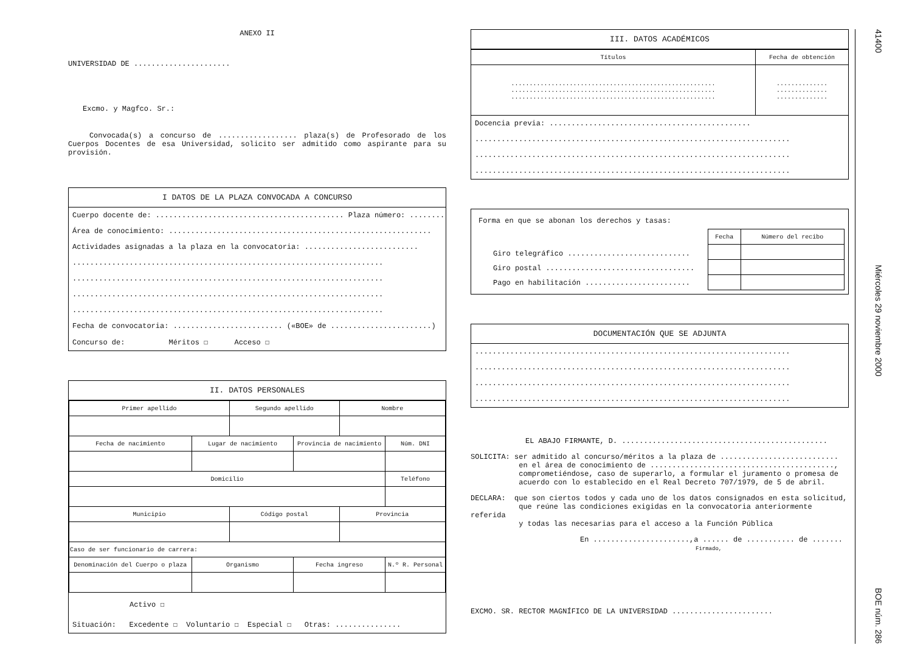ANEXO II
UNIVERSIDAD DE ......................
Excmo. y Magfco. Sr.:
Convocada(s) a concurso de .................. plaza(s) de Profesorado de los Cuerpos Docentes de esa Universidad, solicito ser admitido como aspirante para su provisión.
I DATOS DE LA PLAZA CONVOCADA A CONCURSO
Cuerpo docente de: ........................................... Plaza número: ...........
Área de conocimiento: ............................................................
Actividades asignadas a la plaza en la convocatoria: ..........................
.......................................................................
.......................................................................
.......................................................................
.......................................................................
Fecha de convocatoria: ......................... («BOE» de .......................)
Concurso de: Méritos ☐ Acceso ☐
II. DATOS PERSONALES
| Primer apellido | | Segundo apellido | | Nombre | |
| --- | --- | --- | --- | --- | --- |
| Fecha de nacimiento | Lugar de nacimiento | | Provincia de nacimiento | | Núm. DNI |
| Domicilio | | | | | Teléfono |
| Municipio | | Código postal | | Provincia | |
| Caso de ser funcionario de carrera: | | | | | |
| Denominación del Cuerpo o plaza | Organismo | | Fecha ingreso | | N.º R. Personal |
Activo ☐
Situación: Excedente ☐ Voluntario ☐ Especial ☐ Otras: ...............
III. DATOS ACADÉMICOS
| Títulos | Fecha de obtención |
| --- | --- |
| ........................................................ ........................................................ ........................................................ | .............. .............. .............. |
Docencia previa: ..............................................
........................................................................
........................................................................
........................................................................
Forma en que se abonan los derechos y tasas:
Giro telegráfico ............................
Giro postal ..................................
Pago en habilitación ........................
| Fecha | Número del recibo |
| --- | --- |
DOCUMENTACIÓN QUE SE ADJUNTA
........................................................................
........................................................................
........................................................................
........................................................................
EL ABAJO FIRMANTE, D. ...............................................
SOLICITA: ser admitido al concurso/méritos a la plaza de ...........................
en el área de conocimiento de ..........................................,
comprometiéndose, caso de superarlo, a formular el juramento o promesa de
acuerdo con lo establecido en el Real Decreto 707/1979, de 5 de abril.
DECLARA: que son ciertos todos y cada uno de los datos consignados en esta solicitud,
que reúne las condiciones exigidas en la convocatoria anteriormente referida
y todas las necesarias para el acceso a la Función Pública
En ......................,a ...... de ........... de .......
Firmado,
EXCMO. SR. RECTOR MAGNÍFICO DE LA UNIVERSIDAD .......................
41400 Miércoles 29 noviembre 2000 BOE núm. 286